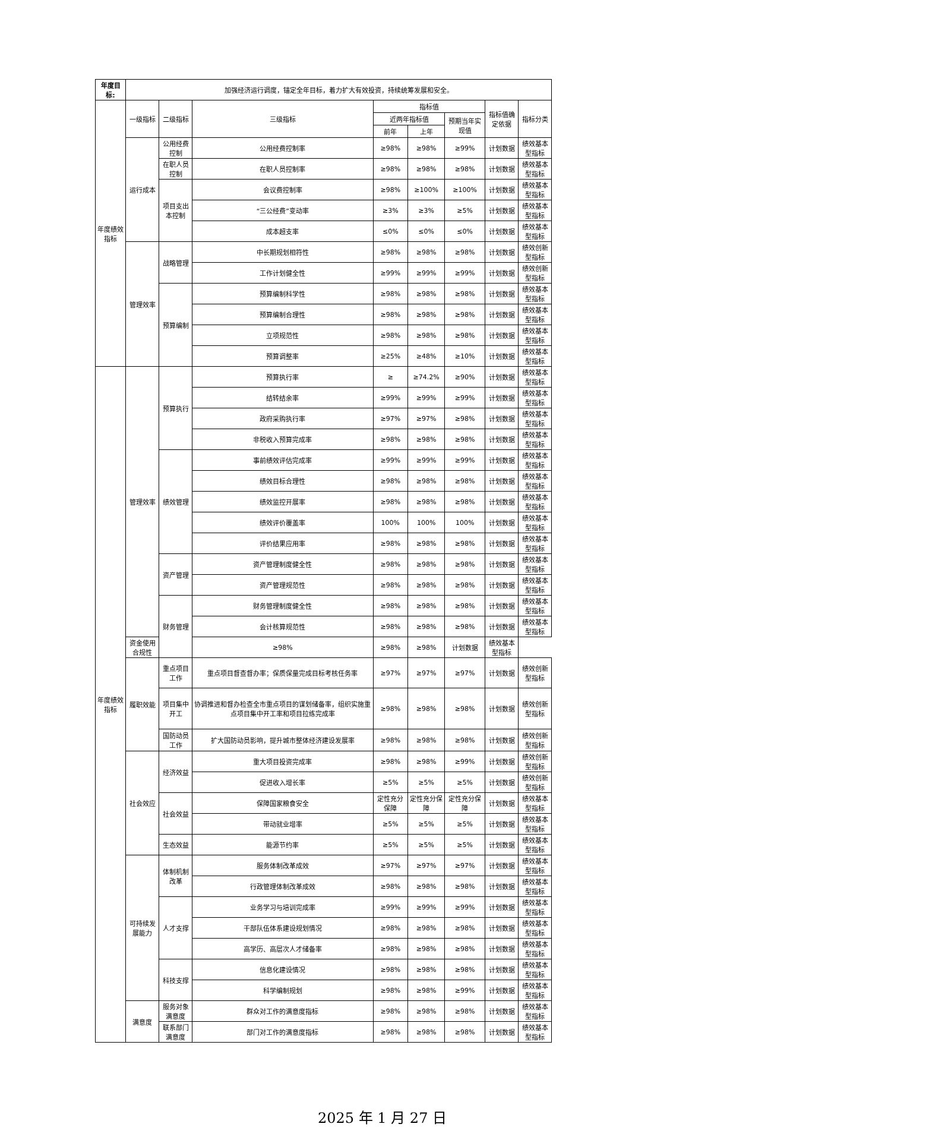| 年度目标: | 加强经济运行调度，锚定全年目标，着力扩大有效投资，持续统筹发展和安全。 | | | | | | | | |
| 年度绩效指标 | 一级指标 | 二级指标 | 三级指标 | 指标值 | | | 指标值确定依据 | 指标分类 | |
| | | | | 近两年指标值 | | 预期当年实现值 | | | |
| | | | | 前年 | 上年 | | | | |
| | 运行成本 | 公用经费控制 | 公用经费控制率 | ≥98% | ≥98% | ≥99% | 计划数据 | 绩效基本型指标 | |
| | | 在职人员控制 | 在职人员控制率 | ≥98% | ≥98% | ≥98% | 计划数据 | 绩效基本型指标 | |
| | | 项目支出本控制 | 会议费控制率 | ≥98% | ≥100% | ≥100% | 计划数据 | 绩效基本型指标 | |
| | | | “三公经费”变动率 | ≥3% | ≥3% | ≥5% | 计划数据 | 绩效基本型指标 | |
| | | | 成本超支率 | ≤0% | ≤0% | ≤0% | 计划数据 | 绩效基本型指标 | |
| | 管理效率 | 战略管理 | 中长期规划相符性 | ≥98% | ≥98% | ≥98% | 计划数据 | 绩效创新型指标 | |
| | | | 工作计划健全性 | ≥99% | ≥99% | ≥99% | 计划数据 | 绩效创新型指标 | |
| | | 预算编制 | 预算编制科学性 | ≥98% | ≥98% | ≥98% | 计划数据 | 绩效基本型指标 | |
| | | | 预算编制合理性 | ≥98% | ≥98% | ≥98% | 计划数据 | 绩效基本型指标 | |
| | | | 立项规范性 | ≥98% | ≥98% | ≥98% | 计划数据 | 绩效基本型指标 | |
| | | | 预算调整率 | ≥25% | ≥48% | ≥10% | 计划数据 | 绩效基本型指标 | |
| 年度绩效指标 | 管理效率 | 预算执行 | 预算执行率 | ≥ | ≥74.2% | ≥90% | 计划数据 | 绩效基本型指标 | |
| | | | 结转结余率 | ≥99% | ≥99% | ≥99% | 计划数据 | 绩效基本型指标 | |
| | | | 政府采购执行率 | ≥97% | ≥97% | ≥98% | 计划数据 | 绩效基本型指标 | |
| | | | 非税收入预算完成率 | ≥98% | ≥98% | ≥98% | 计划数据 | 绩效基本型指标 | |
| | | 绩效管理 | 事前绩效评估完成率 | ≥99% | ≥99% | ≥99% | 计划数据 | 绩效基本型指标 | |
| | | | 绩效目标合理性 | ≥98% | ≥98% | ≥98% | 计划数据 | 绩效基本型指标 | |
| | | | 绩效监控开展率 | ≥98% | ≥98% | ≥98% | 计划数据 | 绩效基本型指标 | |
| | | | 绩效评价覆盖率 | 100% | 100% | 100% | 计划数据 | 绩效基本型指标 | |
| | | | 评价结果应用率 | ≥98% | ≥98% | ≥98% | 计划数据 | 绩效基本型指标 | |
| | | 资产管理 | 资产管理制度健全性 | ≥98% | ≥98% | ≥98% | 计划数据 | 绩效基本型指标 | |
| | | | 资产管理规范性 | ≥98% | ≥98% | ≥98% | 计划数据 | 绩效基本型指标 | |
| | | 财务管理 | 财务管理制度健全性 | ≥98% | ≥98% | ≥98% | 计划数据 | 绩效基本型指标 | |
| | | | 会计核算规范性 | ≥98% | ≥98% | ≥98% | 计划数据 | 绩效基本型指标 | |
| | 资金使用合规性 | | ≥98% | ≥98% | ≥98% | 计划数据 | 绩效基本型指标 | | |
| | 履职效能 | 重点项目工作 | 重点项目督查督办率；保质保量完成目标考核任务率 | ≥97% | ≥97% | ≥97% | 计划数据 | 绩效创新型指标 | |
| | | 项目集中开工 | 协调推进和督办检查全市重点项目的谋划储备率，组织实施重点项目集中开工率和项目拉练完成率 | ≥98% | ≥98% | ≥98% | 计划数据 | 绩效创新型指标 | |
| | | 国防动员工作 | 扩大国防动员影响，提升城市整体经济建设发展率 | ≥98% | ≥98% | ≥98% | 计划数据 | 绩效创新型指标 | |
| | 社会效应 | 经济效益 | 重大项目投资完成率 | ≥98% | ≥98% | ≥99% | 计划数据 | 绩效创新型指标 | |
| | | | 促进收入增长率 | ≥5% | ≥5% | ≥5% | 计划数据 | 绩效创新型指标 | |
| | | 社会效益 | 保障国家粮食安全 | 定性充分保障 | 定性充分保障 | 定性充分保障 | 计划数据 | 绩效基本型指标 | |
| | | | 带动就业增率 | ≥5% | ≥5% | ≥5% | 计划数据 | 绩效基本型指标 | |
| | | 生态效益 | 能源节约率 | ≥5% | ≥5% | ≥5% | 计划数据 | 绩效基本型指标 | |
| | 可持续发展能力 | 体制机制改革 | 服务体制改革成效 | ≥97% | ≥97% | ≥97% | 计划数据 | 绩效基本型指标 | |
| | | | 行政管理体制改革成效 | ≥98% | ≥98% | ≥98% | 计划数据 | 绩效基本型指标 | |
| | | 人才支撑 | 业务学习与培训完成率 | ≥99% | ≥99% | ≥99% | 计划数据 | 绩效基本型指标 | |
| | | | 干部队伍体系建设规划情况 | ≥98% | ≥98% | ≥98% | 计划数据 | 绩效基本型指标 | |
| | | | 高学历、高层次人才储备率 | ≥98% | ≥98% | ≥98% | 计划数据 | 绩效基本型指标 | |
| | | 科技支撑 | 信息化建设情况 | ≥98% | ≥98% | ≥98% | 计划数据 | 绩效基本型指标 | |
| | | | 科学编制规划 | ≥98% | ≥98% | ≥99% | 计划数据 | 绩效基本型指标 | |
| | 满意度 | 服务对象满意度 | 群众对工作的满意度指标 | ≥98% | ≥98% | ≥98% | 计划数据 | 绩效基本型指标 | |
| | | 联系部门满意度 | 部门对工作的满意度指标 | ≥98% | ≥98% | ≥98% | 计划数据 | 绩效基本型指标 | |
2025 年 1 月 27 日